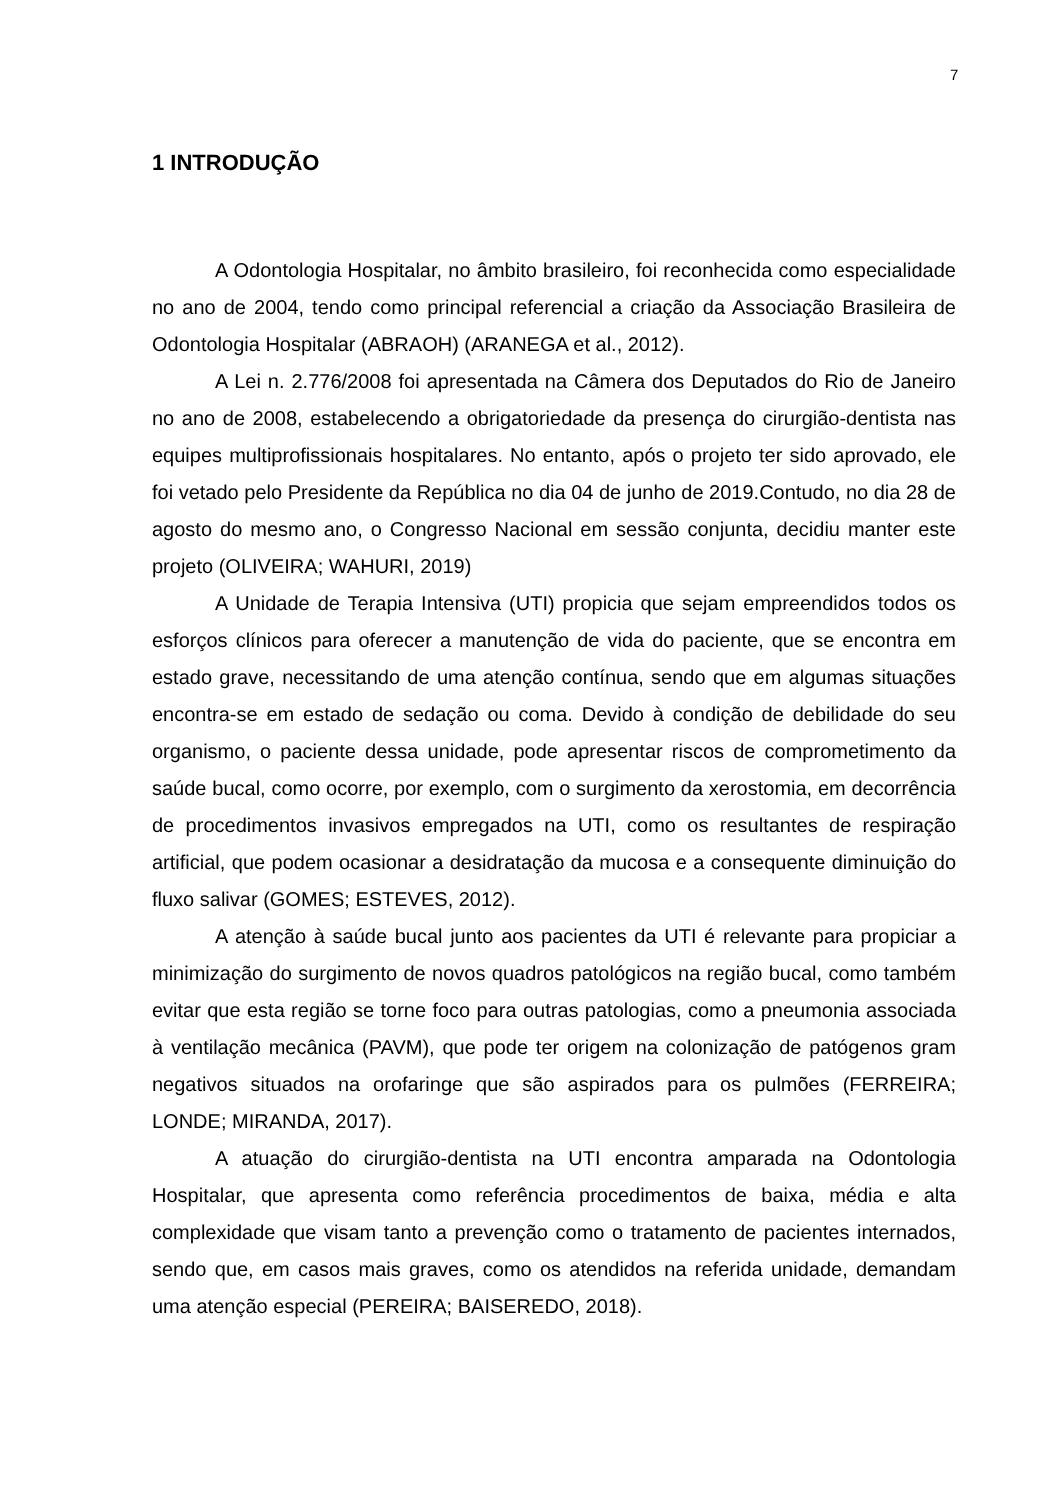7
1 INTRODUÇÃO
A Odontologia Hospitalar, no âmbito brasileiro, foi reconhecida como especialidade no ano de 2004, tendo como principal referencial a criação da Associação Brasileira de Odontologia Hospitalar (ABRAOH) (ARANEGA et al., 2012).
A Lei n. 2.776/2008 foi apresentada na Câmera dos Deputados do Rio de Janeiro no ano de 2008, estabelecendo a obrigatoriedade da presença do cirurgião-dentista nas equipes multiprofissionais hospitalares. No entanto, após o projeto ter sido aprovado, ele foi vetado pelo Presidente da República no dia 04 de junho de 2019.Contudo, no dia 28 de agosto do mesmo ano, o Congresso Nacional em sessão conjunta, decidiu manter este projeto (OLIVEIRA; WAHURI, 2019)
A Unidade de Terapia Intensiva (UTI) propicia que sejam empreendidos todos os esforços clínicos para oferecer a manutenção de vida do paciente, que se encontra em estado grave, necessitando de uma atenção contínua, sendo que em algumas situações encontra-se em estado de sedação ou coma. Devido à condição de debilidade do seu organismo, o paciente dessa unidade, pode apresentar riscos de comprometimento da saúde bucal, como ocorre, por exemplo, com o surgimento da xerostomia, em decorrência de procedimentos invasivos empregados na UTI, como os resultantes de respiração artificial, que podem ocasionar a desidratação da mucosa e a consequente diminuição do fluxo salivar (GOMES; ESTEVES, 2012).
A atenção à saúde bucal junto aos pacientes da UTI é relevante para propiciar a minimização do surgimento de novos quadros patológicos na região bucal, como também evitar que esta região se torne foco para outras patologias, como a pneumonia associada à ventilação mecânica (PAVM), que pode ter origem na colonização de patógenos gram negativos situados na orofaringe que são aspirados para os pulmões (FERREIRA; LONDE; MIRANDA, 2017).
A atuação do cirurgião-dentista na UTI encontra amparada na Odontologia Hospitalar, que apresenta como referência procedimentos de baixa, média e alta complexidade que visam tanto a prevenção como o tratamento de pacientes internados, sendo que, em casos mais graves, como os atendidos na referida unidade, demandam uma atenção especial (PEREIRA; BAISEREDO, 2018).